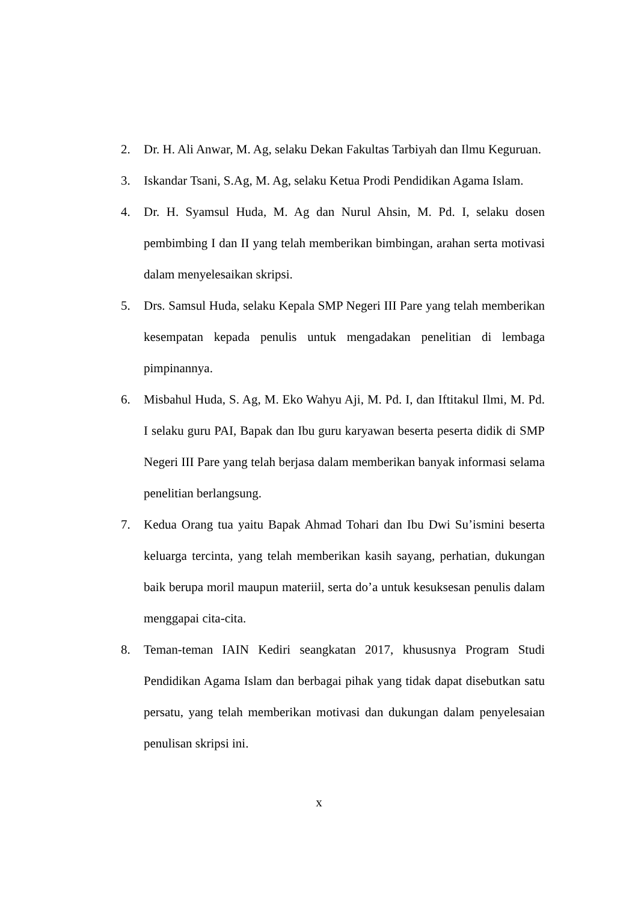2. Dr. H. Ali Anwar, M. Ag, selaku Dekan Fakultas Tarbiyah dan Ilmu Keguruan.
3. Iskandar Tsani, S.Ag, M. Ag, selaku Ketua Prodi Pendidikan Agama Islam.
4. Dr. H. Syamsul Huda, M. Ag dan Nurul Ahsin, M. Pd. I, selaku dosen pembimbing I dan II yang telah memberikan bimbingan, arahan serta motivasi dalam menyelesaikan skripsi.
5. Drs. Samsul Huda, selaku Kepala SMP Negeri III Pare yang telah memberikan kesempatan kepada penulis untuk mengadakan penelitian di lembaga pimpinannya.
6. Misbahul Huda, S. Ag, M. Eko Wahyu Aji, M. Pd. I, dan Iftitakul Ilmi, M. Pd. I selaku guru PAI, Bapak dan Ibu guru karyawan beserta peserta didik di SMP Negeri III Pare yang telah berjasa dalam memberikan banyak informasi selama penelitian berlangsung.
7. Kedua Orang tua yaitu Bapak Ahmad Tohari dan Ibu Dwi Su’ismini beserta keluarga tercinta, yang telah memberikan kasih sayang, perhatian, dukungan baik berupa moril maupun materiil, serta do’a untuk kesuksesan penulis dalam menggapai cita-cita.
8. Teman-teman IAIN Kediri seangkatan 2017, khususnya Program Studi Pendidikan Agama Islam dan berbagai pihak yang tidak dapat disebutkan satu persatu, yang telah memberikan motivasi dan dukungan dalam penyelesaian penulisan skripsi ini.
x